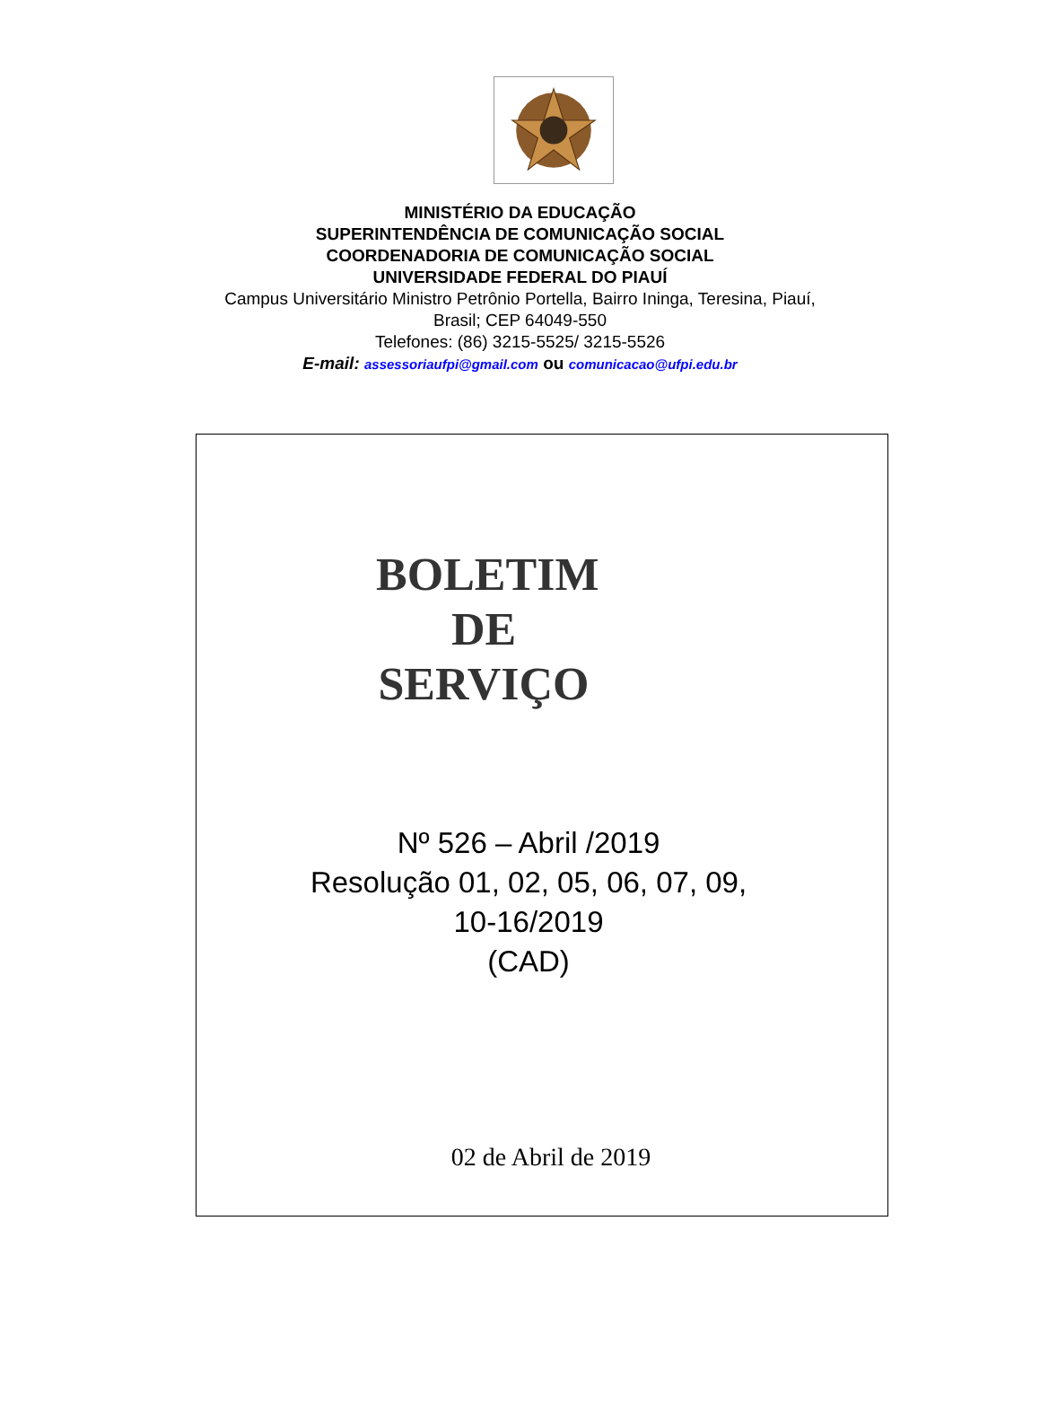MINISTÉRIO DA EDUCAÇÃO
SUPERINTENDÊNCIA DE COMUNICAÇÃO SOCIAL
COORDENADORIA DE COMUNICAÇÃO SOCIAL
UNIVERSIDADE FEDERAL DO PIAUÍ
Campus Universitário Ministro Petrônio Portella, Bairro Ininga, Teresina, Piauí,
Brasil; CEP 64049-550
Telefones: (86) 3215-5525/ 3215-5526
E-mail: assessoriaufpi@gmail.com ou comunicacao@ufpi.edu.br
BOLETIM
DE
SERVIÇO
Nº 526 – Abril /2019
Resolução 01, 02, 05, 06, 07, 09,
10-16/2019
(CAD)
02 de Abril de 2019